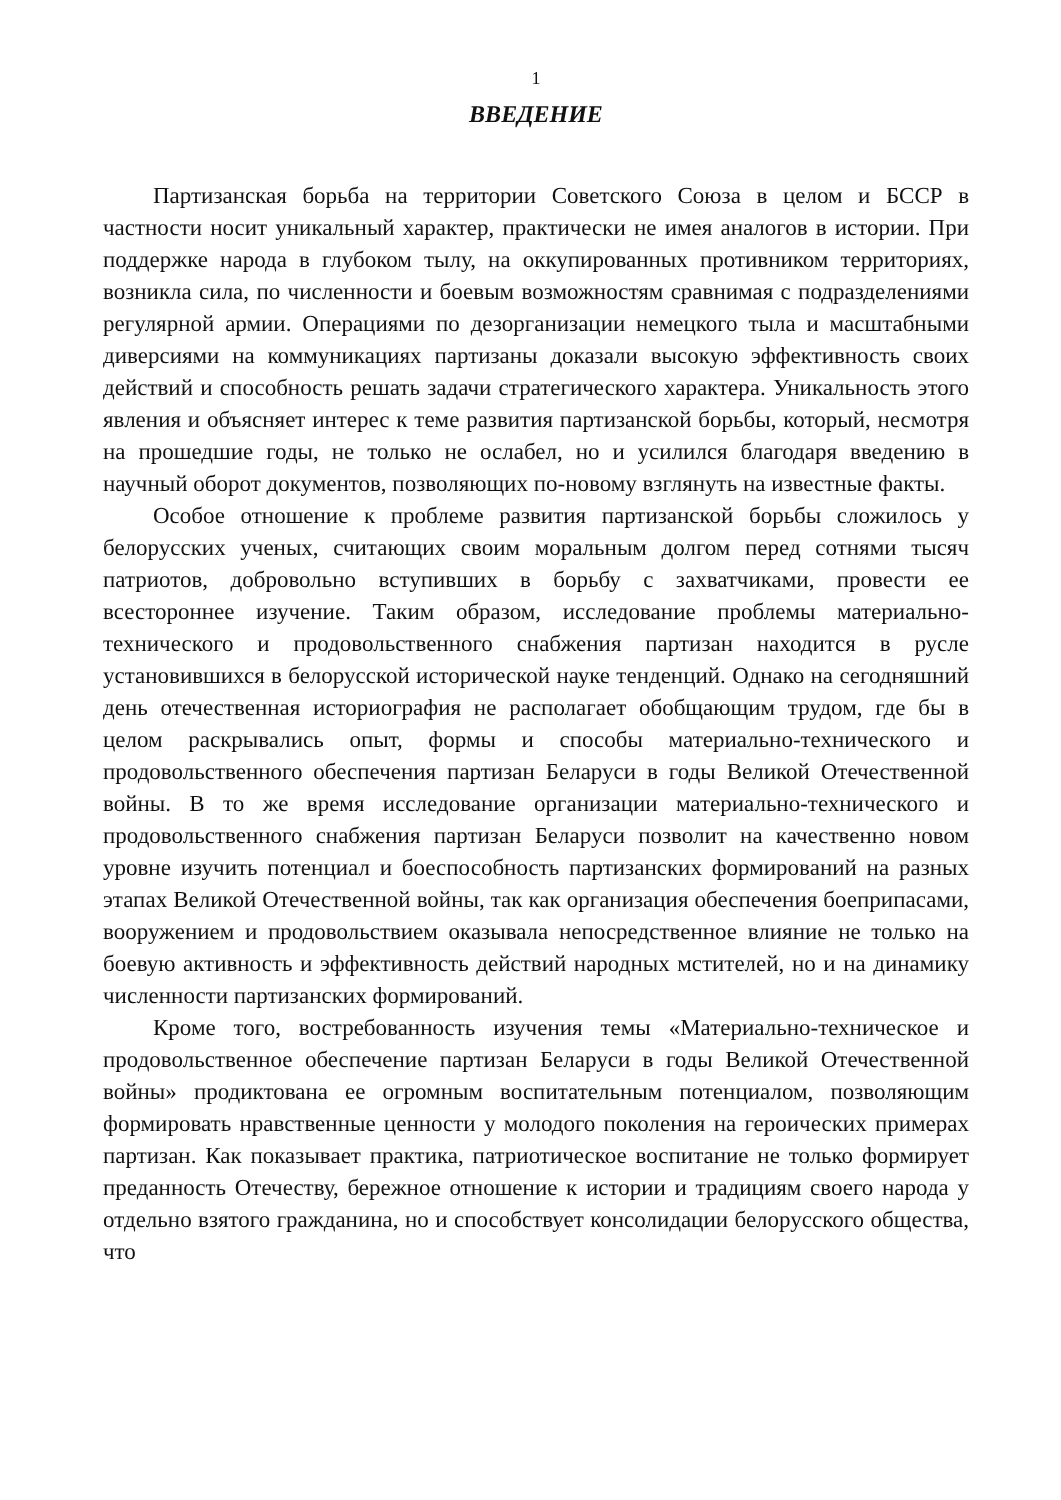1
ВВЕДЕНИЕ
Партизанская борьба на территории Советского Союза в целом и БССР в частности носит уникальный характер, практически не имея аналогов в истории. При поддержке народа в глубоком тылу, на оккупированных противником территориях, возникла сила, по численности и боевым возможностям сравнимая с подразделениями регулярной армии. Операциями по дезорганизации немецкого тыла и масштабными диверсиями на коммуникациях партизаны доказали высокую эффективность своих действий и способность решать задачи стратегического характера. Уникальность этого явления и объясняет интерес к теме развития партизанской борьбы, который, несмотря на прошедшие годы, не только не ослабел, но и усилился благодаря введению в научный оборот документов, позволяющих по-новому взглянуть на известные факты.
Особое отношение к проблеме развития партизанской борьбы сложилось у белорусских ученых, считающих своим моральным долгом перед сотнями тысяч патриотов, добровольно вступивших в борьбу с захватчиками, провести ее всестороннее изучение. Таким образом, исследование проблемы материально-технического и продовольственного снабжения партизан находится в русле установившихся в белорусской исторической науке тенденций. Однако на сегодняшний день отечественная историография не располагает обобщающим трудом, где бы в целом раскрывались опыт, формы и способы материально-технического и продовольственного обеспечения партизан Беларуси в годы Великой Отечественной войны. В то же время исследование организации материально-технического и продовольственного снабжения партизан Беларуси позволит на качественно новом уровне изучить потенциал и боеспособность партизанских формирований на разных этапах Великой Отечественной войны, так как организация обеспечения боеприпасами, вооружением и продовольствием оказывала непосредственное влияние не только на боевую активность и эффективность действий народных мстителей, но и на динамику численности партизанских формирований.
Кроме того, востребованность изучения темы «Материально-техническое и продовольственное обеспечение партизан Беларуси в годы Великой Отечественной войны» продиктована ее огромным воспитательным потенциалом, позволяющим формировать нравственные ценности у молодого поколения на героических примерах партизан. Как показывает практика, патриотическое воспитание не только формирует преданность Отечеству, бережное отношение к истории и традициям своего народа у отдельно взятого гражданина, но и способствует консолидации белорусского общества, что